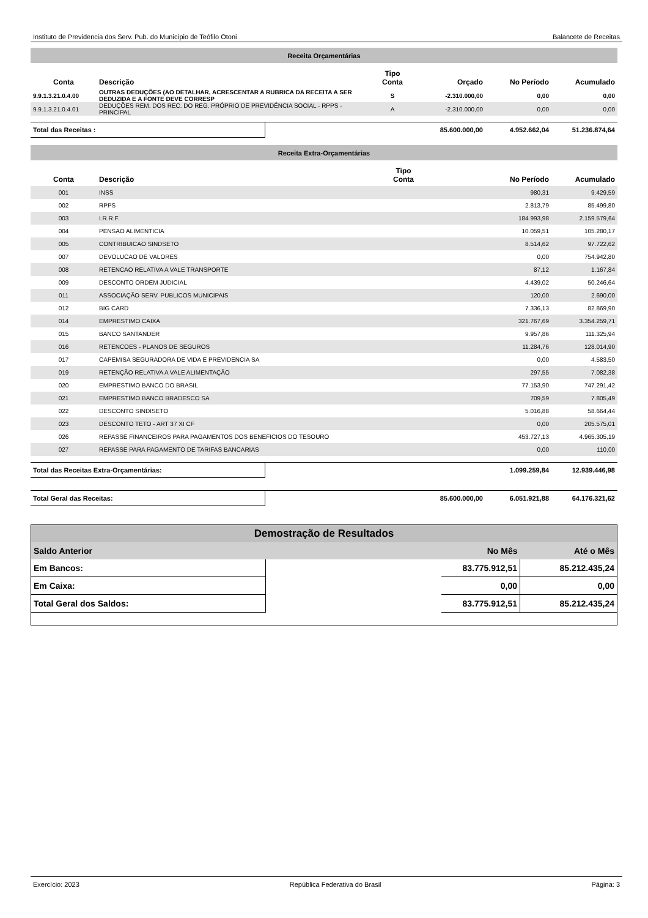Instituto de Previdencia dos Serv. Pub. do Município de Teófilo Otoni Balancete de Receitas
| Receita Orçamentárias | | | | | |
| Conta | Descrição | Tipo Conta | Orçado | No Período | Acumulado |
| 9.9.1.3.21.0.4.00 | OUTRAS DEDUÇÕES (AO DETALHAR, ACRESCENTAR A RUBRICA DA RECEITA A SER DEDUZIDA E A FONTE DEVE CORRESP | S | -2.310.000,00 | 0,00 | 0,00 |
| 9.9.1.3.21.0.4.01 | DEDUÇÕES REM. DOS REC. DO REG. PRÓPRIO DE PREVIDÊNCIA SOCIAL - RPPS - PRINCIPAL | A | -2.310.000,00 | 0,00 | 0,00 |
| Total das Receitas : | | 85.600.000,00 | 4.952.662,04 | 51.236.874,64 |
| Receita Extra-Orçamentárias | | | | |
| Conta | Descrição | Tipo Conta | No Período | Acumulado |
| 001 | INSS | | 980,31 | 9.429,59 |
| 002 | RPPS | | 2.813,79 | 85.499,80 |
| 003 | I.R.R.F. | | 184.993,98 | 2.159.579,64 |
| 004 | PENSAO ALIMENTICIA | | 10.059,51 | 105.280,17 |
| 005 | CONTRIBUICAO SINDSETO | | 8.514,62 | 97.722,62 |
| 007 | DEVOLUCAO DE VALORES | | 0,00 | 754.942,80 |
| 008 | RETENCAO RELATIVA A VALE TRANSPORTE | | 87,12 | 1.167,84 |
| 009 | DESCONTO ORDEM JUDICIAL | | 4.439,02 | 50.246,64 |
| 011 | ASSOCIAÇÃO SERV. PUBLICOS MUNICIPAIS | | 120,00 | 2.690,00 |
| 012 | BIG CARD | | 7.336,13 | 82.869,90 |
| 014 | EMPRESTIMO CAIXA | | 321.767,69 | 3.354.259,71 |
| 015 | BANCO SANTANDER | | 9.957,86 | 111.325,94 |
| 016 | RETENCOES - PLANOS DE SEGUROS | | 11.284,76 | 128.014,90 |
| 017 | CAPEMISA SEGURADORA DE VIDA E PREVIDENCIA SA | | 0,00 | 4.583,50 |
| 019 | RETENÇÃO RELATIVA A VALE ALIMENTAÇÃO | | 297,55 | 7.082,38 |
| 020 | EMPRESTIMO BANCO DO BRASIL | | 77.153,90 | 747.291,42 |
| 021 | EMPRESTIMO BANCO BRADESCO SA | | 709,59 | 7.805,49 |
| 022 | DESCONTO SINDISETO | | 5.016,88 | 58.664,44 |
| 023 | DESCONTO TETO - ART 37 XI CF | | 0,00 | 205.575,01 |
| 026 | REPASSE FINANCEIROS PARA PAGAMENTOS DOS BENEFICIOS DO TESOURO | | 453.727,13 | 4.965.305,19 |
| 027 | REPASSE PARA PAGAMENTO DE TARIFAS BANCARIAS | | 0,00 | 110,00 |
| Total das Receitas Extra-Orçamentárias: | | 1.099.259,84 | 12.939.446,98 |
| Total Geral das Receitas: | | 85.600.000,00 | 6.051.921,88 | 64.176.321,62 |
| Demostração de Resultados | | | |
| Saldo Anterior | | No Mês | Até o Mês |
| Em Bancos: | | 83.775.912,51 | 85.212.435,24 |
| Em Caixa: | | 0,00 | 0,00 |
| Total Geral dos Saldos: | | 83.775.912,51 | 85.212.435,24 |
Exercício: 2023 República Federativa do Brasil Página: 3